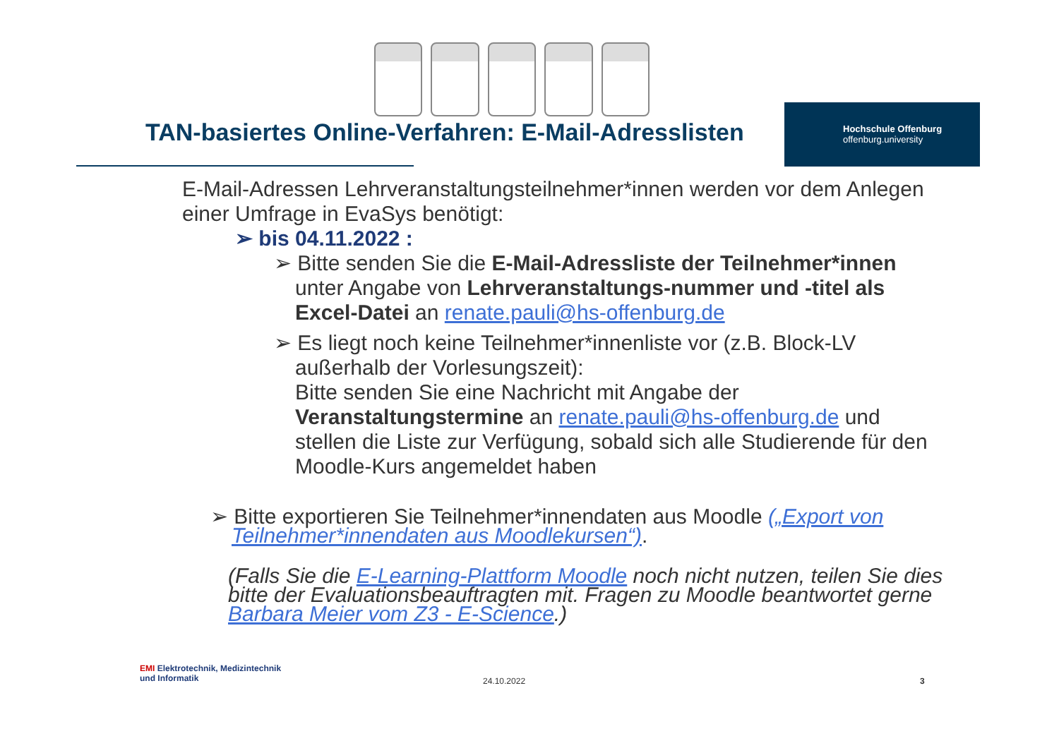TAN-basiertes Online-Verfahren: E-Mail-Adresslisten
Hochschule Offenburg
offenburg.university
E-Mail-Adressen Lehrveranstaltungsteilnehmer*innen werden vor dem Anlegen einer Umfrage in EvaSys benötigt:
➢ bis 04.11.2022 :
➢ Bitte senden Sie die E-Mail-Adressliste der Teilnehmer*innen unter Angabe von Lehrveranstaltungs-nummer und -titel als Excel-Datei an renate.pauli@hs-offenburg.de
➢ Es liegt noch keine Teilnehmer*innenliste vor (z.B. Block-LV außerhalb der Vorlesungszeit):
Bitte senden Sie eine Nachricht mit Angabe der Veranstaltungstermine an renate.pauli@hs-offenburg.de und stellen die Liste zur Verfügung, sobald sich alle Studierende für den Moodle-Kurs angemeldet haben
➢ Bitte exportieren Sie Teilnehmer*innendaten aus Moodle („Export von Teilnehmer*innendaten aus Moodlekursen“).
(Falls Sie die E-Learning-Plattform Moodle noch nicht nutzen, teilen Sie dies bitte der Evaluationsbeauftragten mit. Fragen zu Moodle beantwortet gerne Barbara Meier vom Z3 - E-Science.)
EMI Elektrotechnik, Medizintechnik
und Informatik
24.10.2022 3